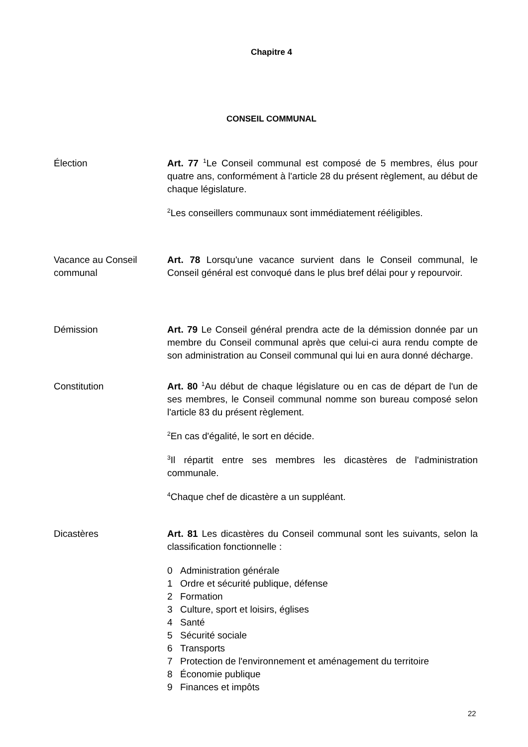Chapitre 4
CONSEIL COMMUNAL
Élection Art. 77 <sup>1</sup>Le Conseil communal est composé de 5 membres, élus pour quatre ans, conformément à l'article 28 du présent règlement, au début de chaque législature.
<sup>2</sup> Les conseillers communaux sont immédiatement rééligibles.
Vacance au Conseil communal
Art. 78 Lorsqu'une vacance survient dans le Conseil communal, le Conseil général est convoqué dans le plus bref délai pour y repourvoir.
Démission Art. 79 Le Conseil général prendra acte de la démission donnée par un membre du Conseil communal après que celui-ci aura rendu compte de son administration au Conseil communal qui lui en aura donné décharge.
Constitution Art. 80 <sup>1</sup>Au début de chaque législature ou en cas de départ de l'un de ses membres, le Conseil communal nomme son bureau composé selon l'article 83 du présent règlement.
<sup>2</sup> En cas d'égalité, le sort en décide.
<sup>3</sup> Il répartit entre ses membres les dicastères de l'administration communale.
<sup>4</sup> Chaque chef de dicastère a un suppléant.
Dicastères Art. 81 Les dicastères du Conseil communal sont les suivants, selon la classification fonctionnelle :
0 Administration générale
1 Ordre et sécurité publique, défense
2 Formation
3 Culture, sport et loisirs, églises
4 Santé
5 Sécurité sociale
6 Transports
7 Protection de l'environnement et aménagement du territoire
8 Économie publique
9 Finances et impôts
22